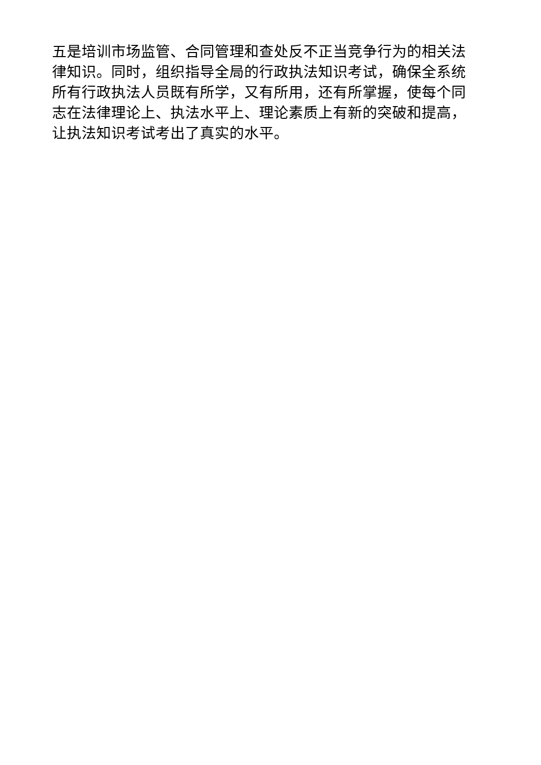五是培训市场监管、合同管理和查处反不正当竞争行为的相关法律知识。同时，组织指导全局的行政执法知识考试，确保全系统所有行政执法人员既有所学，又有所用，还有所掌握，使每个同志在法律理论上、执法水平上、理论素质上有新的突破和提高，让执法知识考试考出了真实的水平。